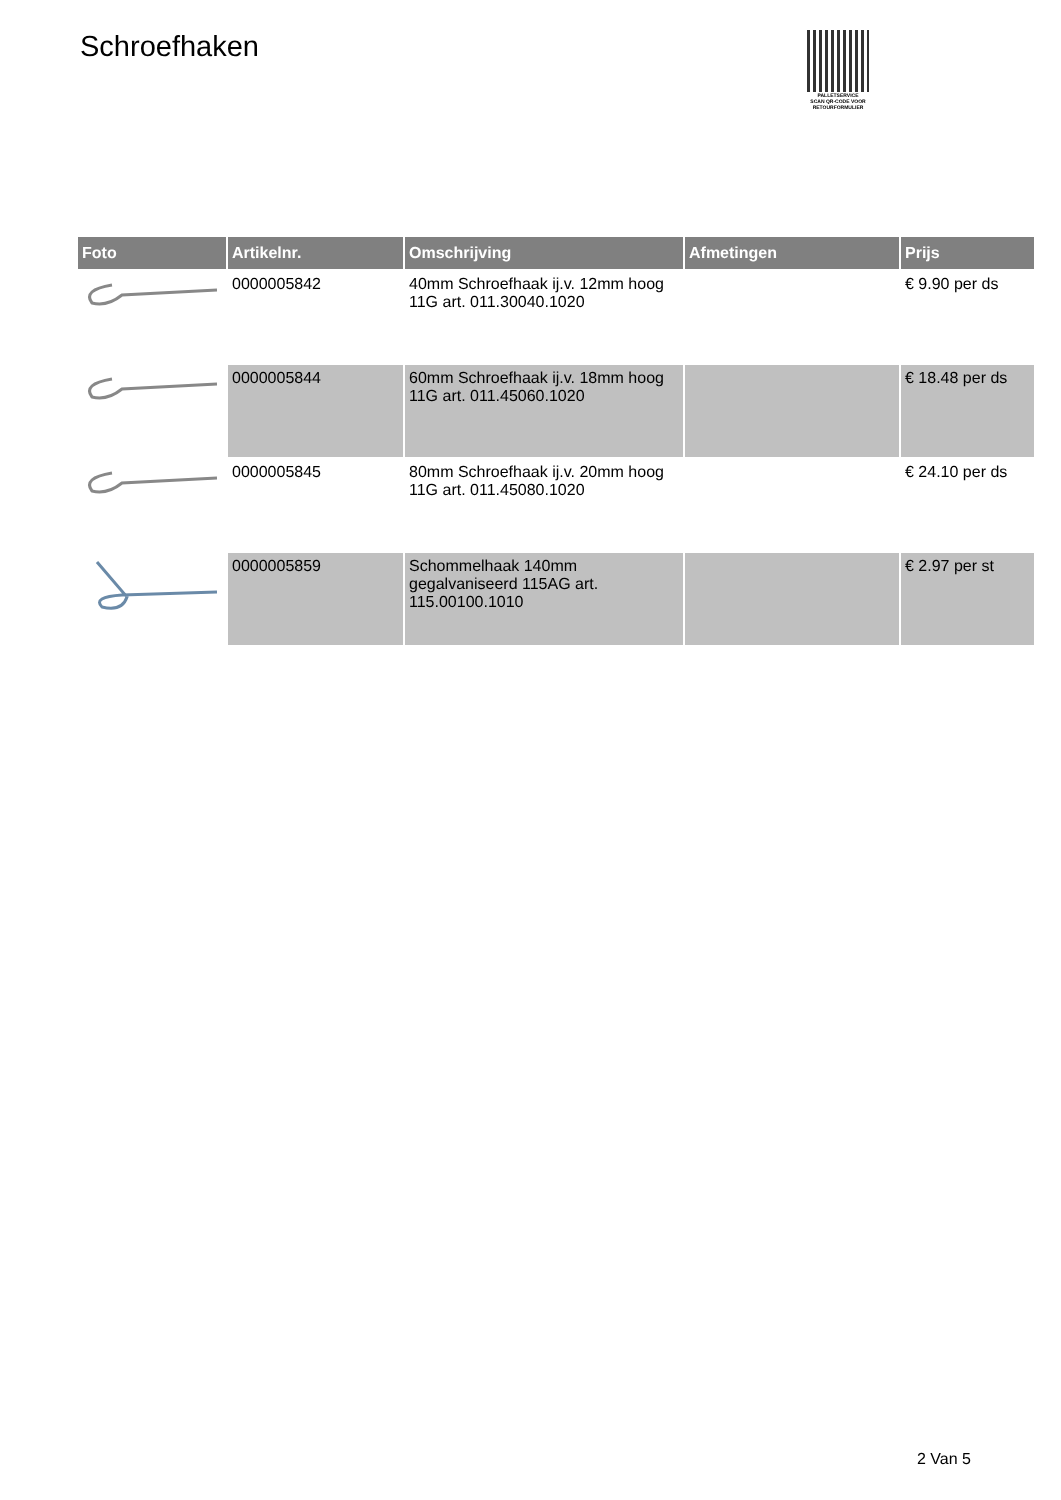Schroefhaken
PALLETSERVICE
SCAN QR-CODE VOOR
RETOURFORMULIER
| Foto | Artikelnr. | Omschrijving | Afmetingen | Prijs |
| --- | --- | --- | --- | --- |
| | 0000005842 | 40mm Schroefhaak ij.v. 12mm hoog 11G art. 011.30040.1020 | | € 9.90 per ds |
| | 0000005844 | 60mm Schroefhaak ij.v. 18mm hoog 11G art. 011.45060.1020 | | € 18.48 per ds |
| | 0000005845 | 80mm Schroefhaak ij.v. 20mm hoog 11G art. 011.45080.1020 | | € 24.10 per ds |
| | 0000005859 | Schommelhaak 140mm gegalvaniseerd 115AG art. 115.00100.1010 | | € 2.97 per st |
2 Van 5